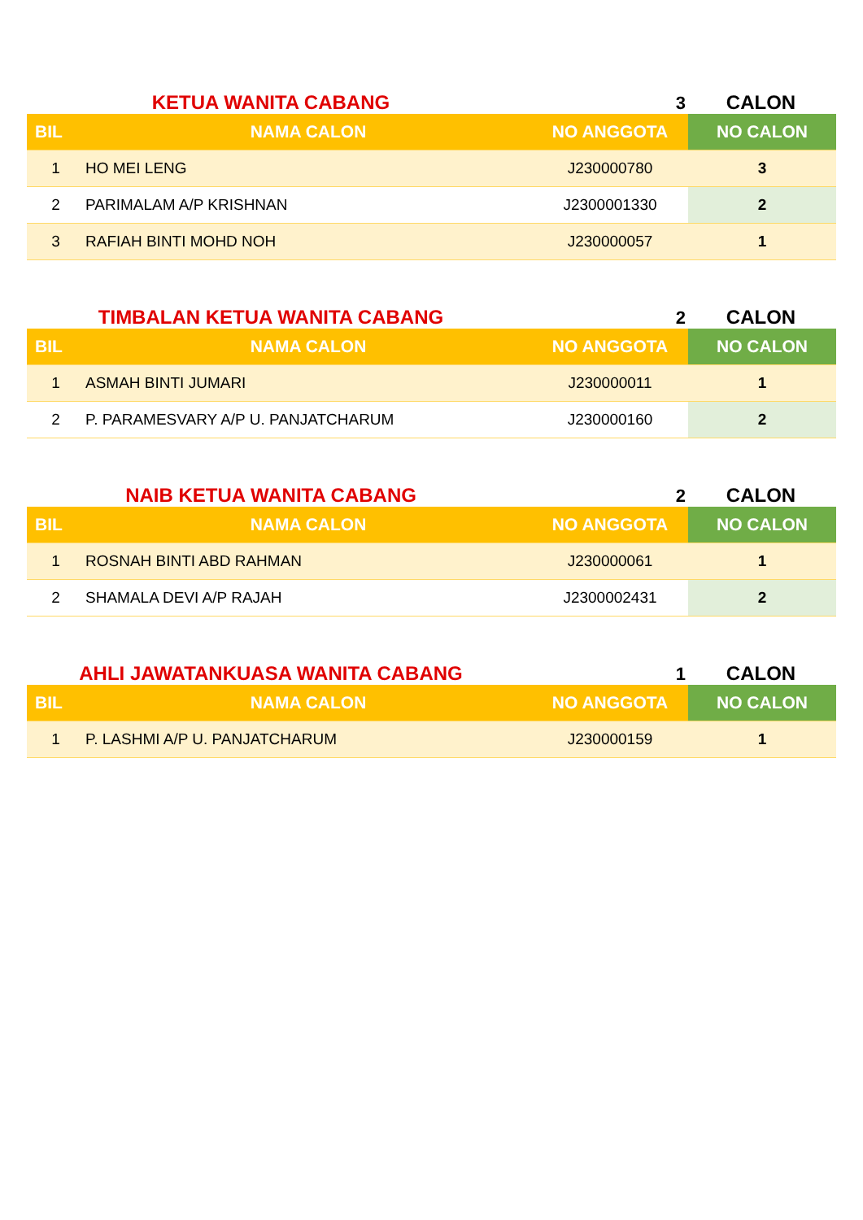KETUA WANITA CABANG
3
CALON
| BIL | NAMA CALON | NO ANGGOTA | NO CALON |
| --- | --- | --- | --- |
| 1 | HO MEI LENG | J230000780 | 3 |
| 2 | PARIMALAM A/P KRISHNAN | J2300001330 | 2 |
| 3 | RAFIAH BINTI MOHD NOH | J230000057 | 1 |
TIMBALAN KETUA WANITA CABANG
2
CALON
| BIL | NAMA CALON | NO ANGGOTA | NO CALON |
| --- | --- | --- | --- |
| 1 | ASMAH BINTI JUMARI | J230000011 | 1 |
| 2 | P. PARAMESVARY A/P U. PANJATCHARUM | J230000160 | 2 |
NAIB KETUA WANITA CABANG
2
CALON
| BIL | NAMA CALON | NO ANGGOTA | NO CALON |
| --- | --- | --- | --- |
| 1 | ROSNAH BINTI ABD RAHMAN | J230000061 | 1 |
| 2 | SHAMALA DEVI A/P RAJAH | J2300002431 | 2 |
AHLI JAWATANKUASA WANITA CABANG
1
CALON
| BIL | NAMA CALON | NO ANGGOTA | NO CALON |
| --- | --- | --- | --- |
| 1 | P. LASHMI A/P U. PANJATCHARUM | J230000159 | 1 |